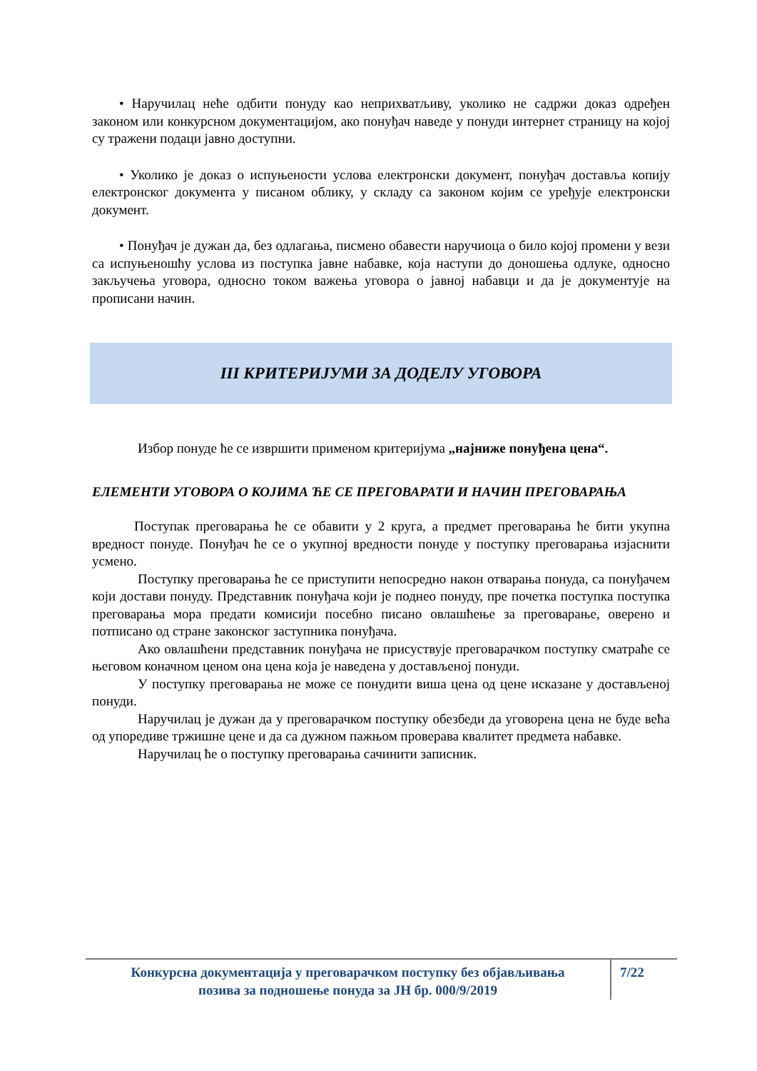• Наручилац неће одбити понуду као неприхватљиву, уколико не садржи доказ одређен законом или конкурсном документацијом, ако понуђач наведе у понуди интернет страницу на којој су тражени подаци јавно доступни.
• Уколико је доказ о испуњености услова електронски документ, понуђач доставља копију електронског документа у писаном облику, у складу са законом којим се уређује електронски документ.
• Понуђач је дужан да, без одлагања, писмено обавести наручиоца о било којој промени у вези са испуњеношћу услова из поступка јавне набавке, која наступи до доношења одлуке, односно закључења уговора, односно током важења уговора о јавној набавци и да је документује на прописани начин.
III КРИТЕРИЈУМИ ЗА ДОДЕЛУ УГОВОРА
Избор понуде ће се извршити применом критеријума „најниже понуђена цена“.
ЕЛЕМЕНТИ УГОВОРА О КОЈИМА ЋЕ СЕ ПРЕГОВАРАТИ И НАЧИН ПРЕГОВАРАЊА
Поступак преговарања ће се обавити у 2 круга, а предмет преговарања ће бити укупна вредност понуде. Понуђач ће се о укупној вредности понуде у поступку преговарања изјаснити усмено.
Поступку преговарања ће се приступити непосредно након отварања понуда, са понуђачем који достави понуду. Представник понуђача који је поднео понуду, пре почетка поступка поступка преговарања мора предати комисији посебно писано овлашћење за преговарање, оверено и потписано од стране законског заступника понуђача.
Ако овлашћени представник понуђача не присуствује преговарачком поступку сматраће се његовом коначном ценом она цена која је наведена у достављеној понуди.
У поступку преговарања не може се понудити виша цена од цене исказане у достављеној понуди.
Наручилац је дужан да у преговарачком поступку обезбеди да уговорена цена не буде већа од упоредиве тржишне цене и да са дужном пажњом проверава квалитет предмета набавке.
Наручилац ће о поступку преговарања сачинити записник.
Конкурсна документација у преговарачком поступку без објављивања
позива за подношење понуда за ЈН бр. 000/9/2019
7/22